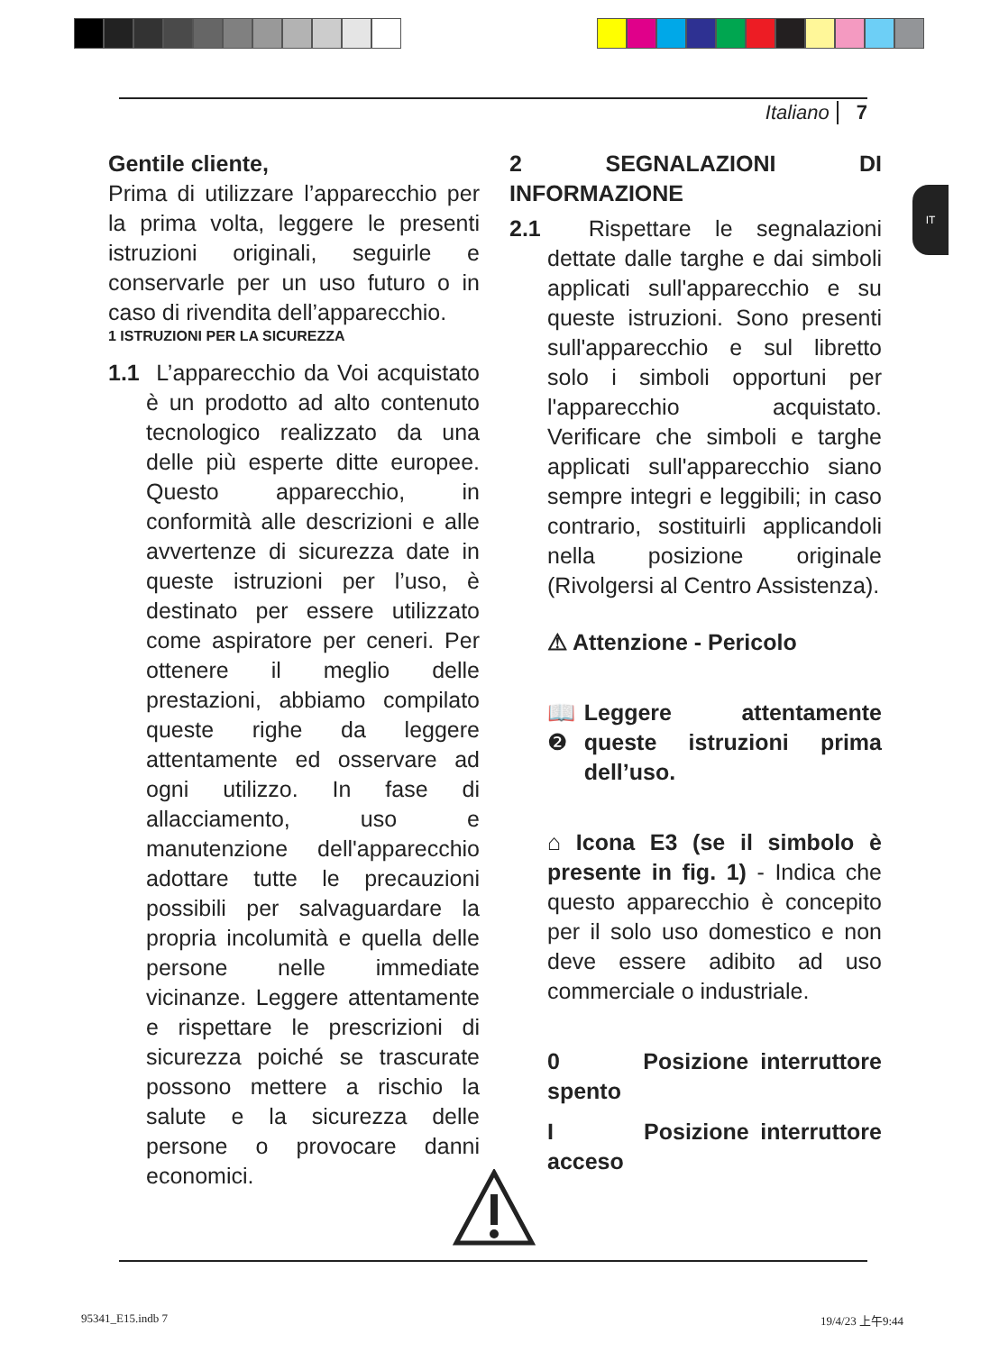Italiano 7
IT
Gentile cliente,
Prima di utilizzare l’apparecchio per la prima volta, leggere le presenti istruzioni originali, seguirle e conservarle per un uso futuro o in caso di rivendita dell’apparecchio.
1 ISTRUZIONI PER LA SICUREZZA
1.1 L’apparecchio da Voi acquistato è un prodotto ad alto contenuto tecnologico realizzato da una delle più esperte ditte europee. Questo apparecchio, in conformità alle descrizioni e alle avvertenze di sicurezza date in queste istruzioni per l’uso, è destinato per essere utilizzato come aspiratore per ceneri. Per ottenere il meglio delle prestazioni, abbiamo compilato queste righe da leggere attentamente ed osservare ad ogni utilizzo. In fase di allacciamento, uso e manutenzione dell'apparecchio adottare tutte le precauzioni possibili per salvaguardare la propria incolumità e quella delle persone nelle immediate vicinanze. Leggere attentamente e rispettare le prescrizioni di sicurezza poiché se trascurate possono mettere a rischio la salute e la sicurezza delle persone o provocare danni economici.
2 SEGNALAZIONI DI INFORMAZIONE
2.1 Rispettare le segnalazioni dettate dalle targhe e dai simboli applicati sull'apparecchio e su queste istruzioni. Sono presenti sull'apparecchio e sul libretto solo i simboli opportuni per l'apparecchio acquistato. Verificare che simboli e targhe applicati sull'apparecchio siano sempre integri e leggibili; in caso contrario, sostituirli applicandoli nella posizione originale (Rivolgersi al Centro Assistenza).
⚠ Attenzione - Pericolo
📖 ❷ Leggere attentamente queste istruzioni prima dell’uso.
⌂ Icona E3 (se il simbolo è presente in fig. 1) - Indica che questo apparecchio è concepito per il solo uso domestico e non deve essere adibito ad uso commerciale o industriale.
0 Posizione interruttore spento
I Posizione interruttore acceso
95341_E15.indb 7 19/4/23 上午9:44